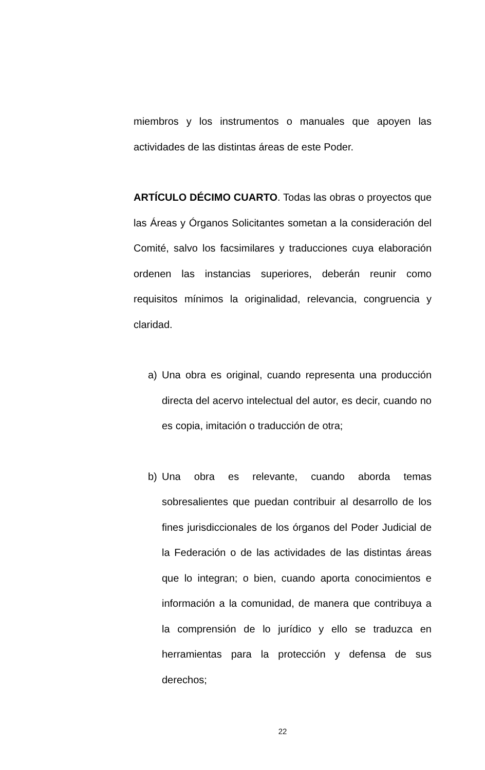miembros y los instrumentos o manuales que apoyen las actividades de las distintas áreas de este Poder.
ARTÍCULO DÉCIMO CUARTO. Todas las obras o proyectos que las Áreas y Órganos Solicitantes sometan a la consideración del Comité, salvo los facsimilares y traducciones cuya elaboración ordenen las instancias superiores, deberán reunir como requisitos mínimos la originalidad, relevancia, congruencia y claridad.
a) Una obra es original, cuando representa una producción directa del acervo intelectual del autor, es decir, cuando no es copia, imitación o traducción de otra;
b) Una obra es relevante, cuando aborda temas sobresalientes que puedan contribuir al desarrollo de los fines jurisdiccionales de los órganos del Poder Judicial de la Federación o de las actividades de las distintas áreas que lo integran; o bien, cuando aporta conocimientos e información a la comunidad, de manera que contribuya a la comprensión de lo jurídico y ello se traduzca en herramientas para la protección y defensa de sus derechos;
22